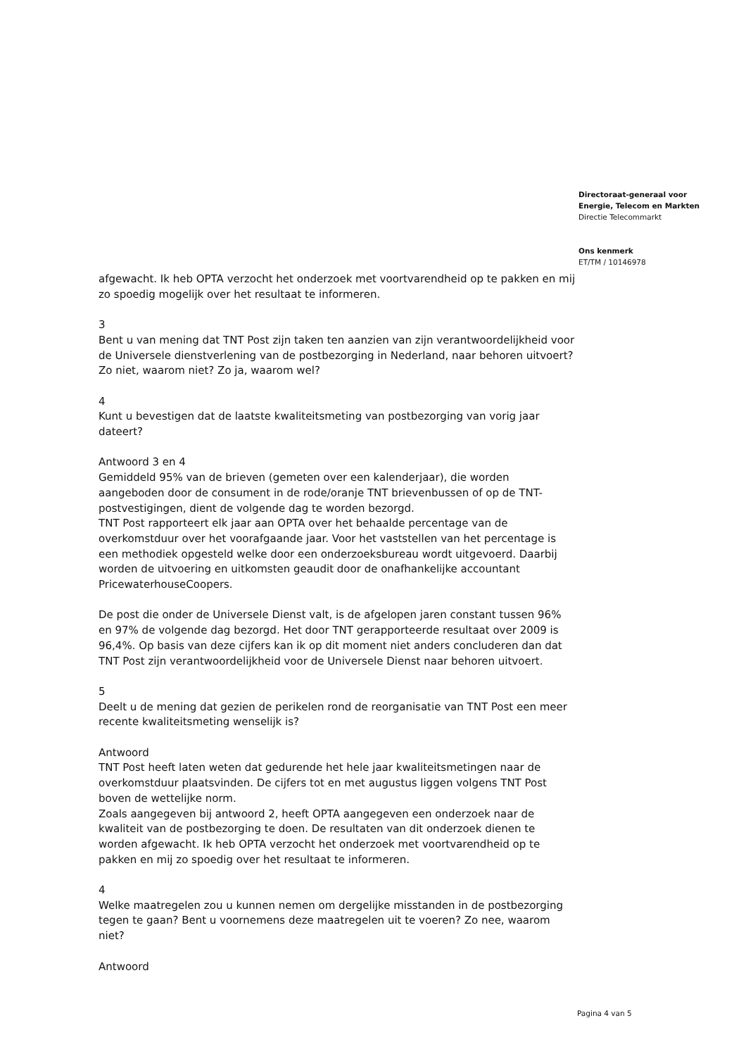Directoraat-generaal voor
Energie, Telecom en Markten
Directie Telecommarkt
Ons kenmerk
ET/TM / 10146978
afgewacht. Ik heb OPTA verzocht het onderzoek met voortvarendheid op te pakken en mij zo spoedig mogelijk over het resultaat te informeren.
3
Bent u van mening dat TNT Post zijn taken ten aanzien van zijn verantwoordelijkheid voor de Universele dienstverlening van de postbezorging in Nederland, naar behoren uitvoert? Zo niet, waarom niet? Zo ja, waarom wel?
4
Kunt u bevestigen dat de laatste kwaliteitsmeting van postbezorging van vorig jaar dateert?
Antwoord 3 en 4
Gemiddeld 95% van de brieven (gemeten over een kalenderjaar), die worden aangeboden door de consument in de rode/oranje TNT brievenbussen of op de TNT- postvestigingen, dient de volgende dag te worden bezorgd.
TNT Post rapporteert elk jaar aan OPTA over het behaalde percentage van de overkomstduur over het voorafgaande jaar. Voor het vaststellen van het percentage is een methodiek opgesteld welke door een onderzoeksbureau wordt uitgevoerd. Daarbij worden de uitvoering en uitkomsten geaudit door de onafhankelijke accountant PricewaterhouseCoopers.
De post die onder de Universele Dienst valt, is de afgelopen jaren constant tussen 96% en 97% de volgende dag bezorgd. Het door TNT gerapporteerde resultaat over 2009 is 96,4%. Op basis van deze cijfers kan ik op dit moment niet anders concluderen dan dat TNT Post zijn verantwoordelijkheid voor de Universele Dienst naar behoren uitvoert.
5
Deelt u de mening dat gezien de perikelen rond de reorganisatie van TNT Post een meer recente kwaliteitsmeting wenselijk is?
Antwoord
TNT Post heeft laten weten dat gedurende het hele jaar kwaliteitsmetingen naar de overkomstduur plaatsvinden. De cijfers tot en met augustus liggen volgens TNT Post boven de wettelijke norm.
Zoals aangegeven bij antwoord 2, heeft OPTA aangegeven een onderzoek naar de kwaliteit van de postbezorging te doen. De resultaten van dit onderzoek dienen te worden afgewacht. Ik heb OPTA verzocht het onderzoek met voortvarendheid op te pakken en mij zo spoedig over het resultaat te informeren.
4
Welke maatregelen zou u kunnen nemen om dergelijke misstanden in de postbezorging tegen te gaan? Bent u voornemens deze maatregelen uit te voeren? Zo nee, waarom niet?
Antwoord
Pagina 4 van 5